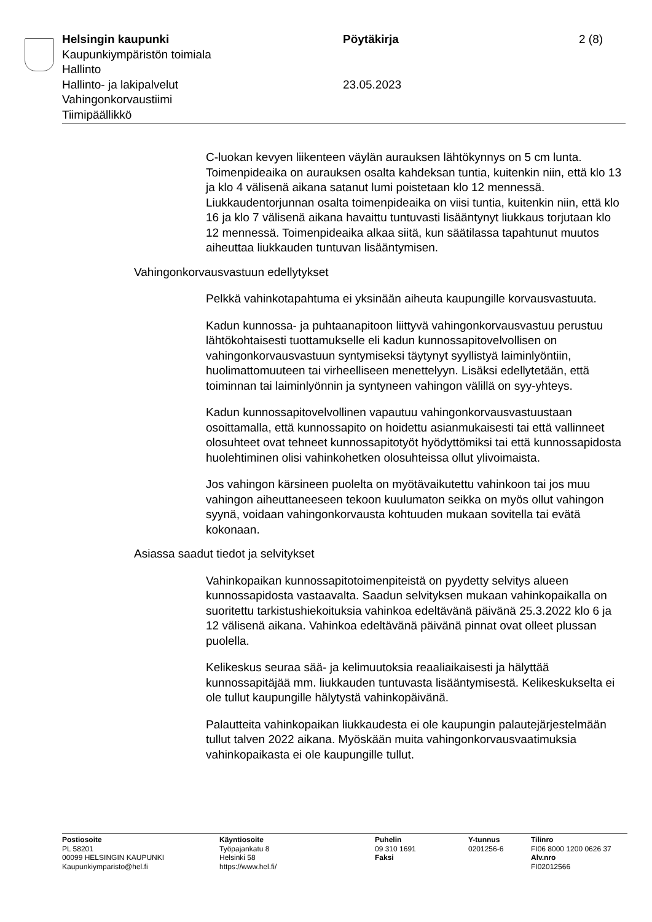Helsingin kaupunki Pöytäkirja 2 (8)
Kaupunkiympäristön toimiala
Hallinto
Hallinto- ja lakipalvelut 23.05.2023
Vahingonkorvaustiimi
Tiimipäällikkö
C-luokan kevyen liikenteen väylän aurauksen lähtökynnys on 5 cm lunta. Toimenpideaika on aurauksen osalta kahdeksan tuntia, kuitenkin niin, että klo 13 ja klo 4 välisenä aikana satanut lumi poistetaan klo 12 mennessä. Liukkaudentorjunnan osalta toimenpideaika on viisi tuntia, kuitenkin niin, että klo 16 ja klo 7 välisenä aikana havaittu tuntuvasti lisääntynyt liukkaus torjutaan klo 12 mennessä. Toimenpideaika alkaa siitä, kun säätilassa tapahtunut muutos aiheuttaa liukkauden tuntuvan lisääntymisen.
Vahingonkorvausvastuun edellytykset
Pelkkä vahinkotapahtuma ei yksinään aiheuta kaupungille korvausvastuuta.
Kadun kunnossa- ja puhtaanapitoon liittyvä vahingonkorvausvastuu perustuu lähtökohtaisesti tuottamukselle eli kadun kunnossapitovelvollisen on vahingonkorvausvastuun syntymiseksi täytynyt syyllistyä laiminlyöntiin, huolimattomuuteen tai virheelliseen menettelyyn. Lisäksi edellytetään, että toiminnan tai laiminlyönnin ja syntyneen vahingon välillä on syy-yhteys.
Kadun kunnossapitovelvollinen vapautuu vahingonkorvausvastuustaan osoittamalla, että kunnossapito on hoidettu asianmukaisesti tai että vallinneet olosuhteet ovat tehneet kunnossapitotyöt hyödyttömiksi tai että kunnossapidosta huolehtiminen olisi vahinkohetken olosuhteissa ollut ylivoimaista.
Jos vahingon kärsineen puolelta on myötävaikutettu vahinkoon tai jos muu vahingon aiheuttaneeseen tekoon kuulumaton seikka on myös ollut vahingon syynä, voidaan vahingonkorvausta kohtuuden mukaan sovitella tai evätä kokonaan.
Asiassa saadut tiedot ja selvitykset
Vahinkopaikan kunnossapitotoimenpiteistä on pyydetty selvitys alueen kunnossapidosta vastaavalta. Saadun selvityksen mukaan vahinkopaikalla on suoritettu tarkistushiekoituksia vahinkoa edeltävänä päivänä 25.3.2022 klo 6 ja 12 välisenä aikana. Vahinkoa edeltävänä päivänä pinnat ovat olleet plussan puolella.
Kelikeskus seuraa sää- ja kelimuutoksia reaaliaikaisesti ja hälyttää kunnossapitäjää mm. liukkauden tuntuvasta lisääntymisestä. Kelikeskukselta ei ole tullut kaupungille hälytystä vahinkopäivänä.
Palautteita vahinkopaikan liukkaudesta ei ole kaupungin palautejärjestelmään tullut talven 2022 aikana. Myöskään muita vahingonkorvausvaatimuksia vahinkopaikasta ei ole kaupungille tullut.
Postiosoite
PL 58201
00099 HELSINGIN KAUPUNKI
Kaupunkiymparisto@hel.fi
Käyntiosoite
Työpajankatu 8
Helsinki 58
https://www.hel.fi/
Puhelin
09 310 1691
Faksi
Y-tunnus
0201256-6
Tilinro
FI06 8000 1200 0626 37
Alv.nro
FI02012566